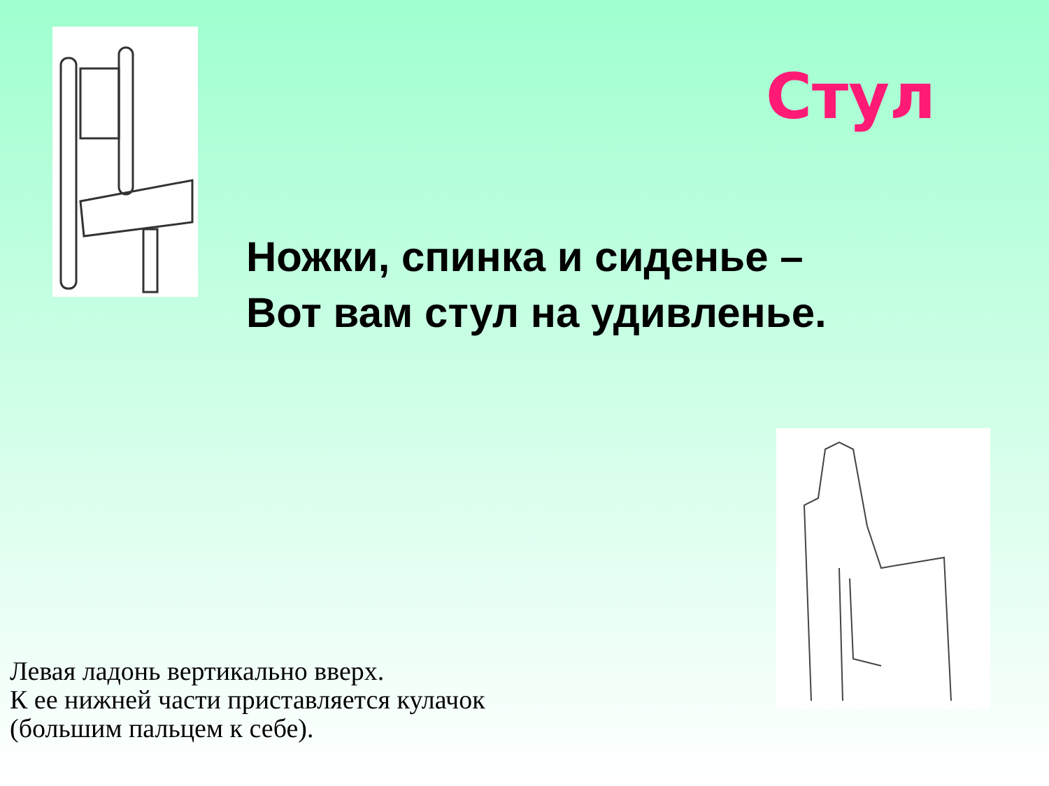Стул
Ножки, спинка и сиденье –
Вот вам стул на удивленье.
Левая ладонь вертикально вверх.
К ее нижней части приставляется кулачок
(большим пальцем к себе).